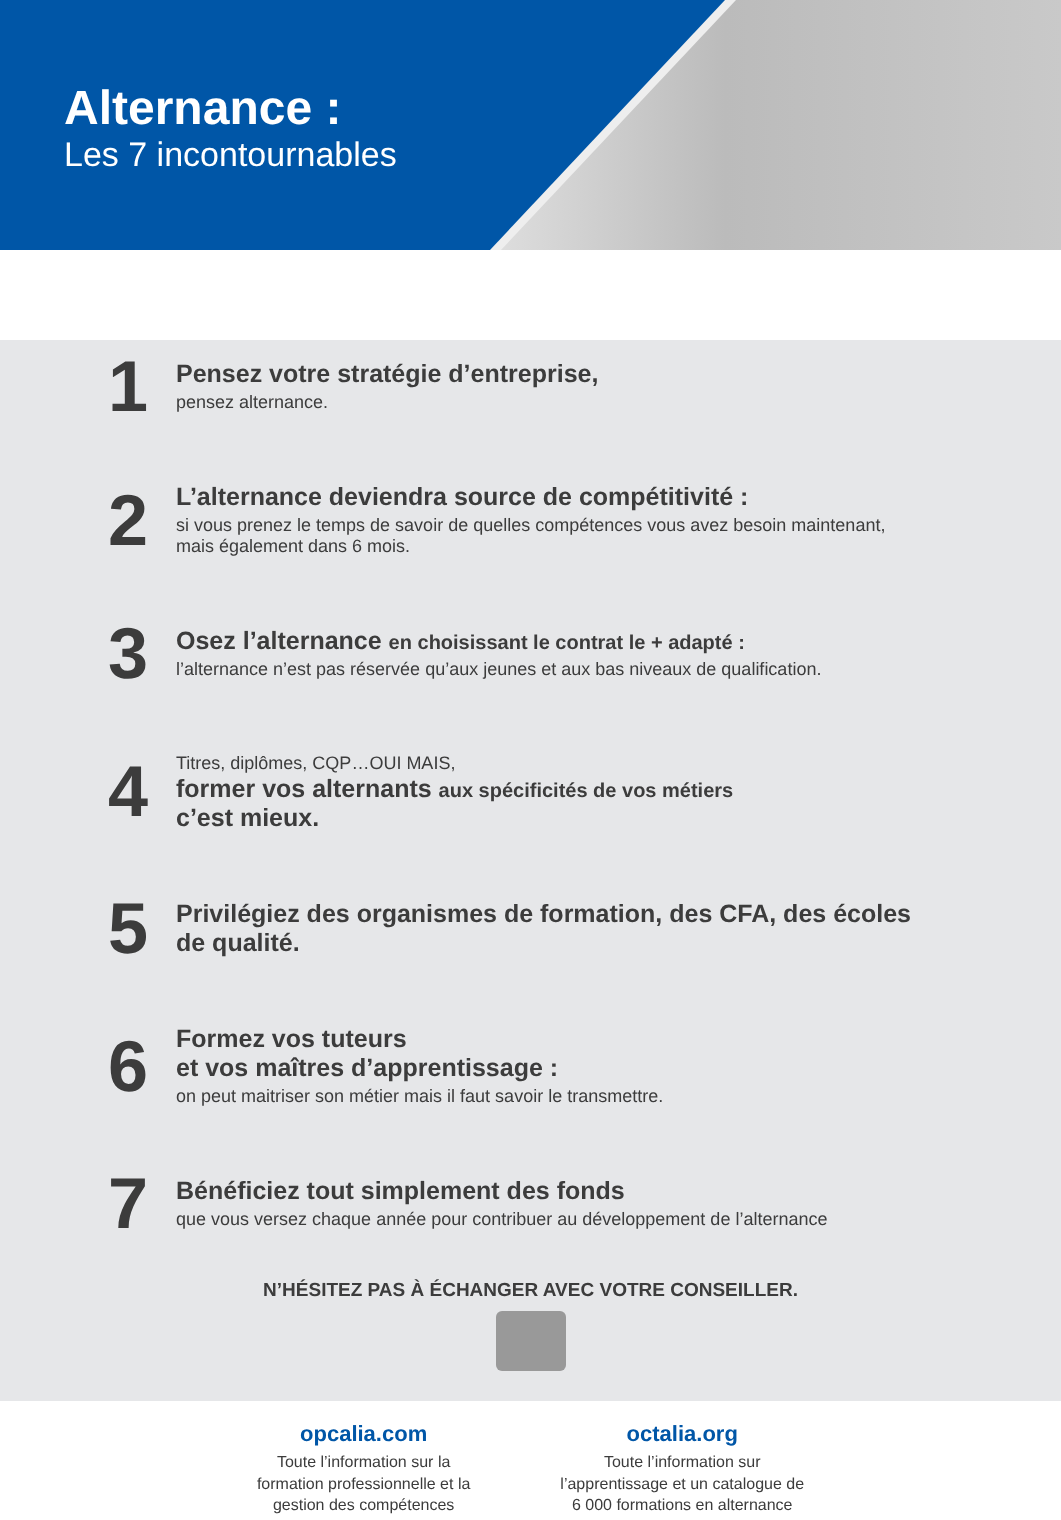Alternance :
Les 7 incontournables
1
Pensez votre stratégie d’entreprise,
pensez alternance.
2
L’alternance deviendra source de compétitivité :
si vous prenez le temps de savoir de quelles compétences vous avez besoin maintenant, mais également dans 6 mois.
3
Osez l’alternance en choisissant le contrat le + adapté :
l’alternance n’est pas réservée qu’aux jeunes et aux bas niveaux de qualification.
4
Titres, diplômes, CQP…OUI MAIS,
former vos alternants aux spécificités de vos métiers
c’est mieux.
5
Privilégiez des organismes de formation, des CFA, des écoles de qualité.
6
Formez vos tuteurs
et vos maîtres d’apprentissage :
on peut maitriser son métier mais il faut savoir le transmettre.
7
Bénéficiez tout simplement des fonds
que vous versez chaque année pour contribuer au développement de l’alternance
N’HÉSITEZ PAS À ÉCHANGER AVEC VOTRE CONSEILLER.
opcalia.com
Toute l’information sur la
formation professionnelle et la
gestion des compétences
octalia.org
Toute l’information sur
l’apprentissage et un catalogue de
6 000 formations en alternance